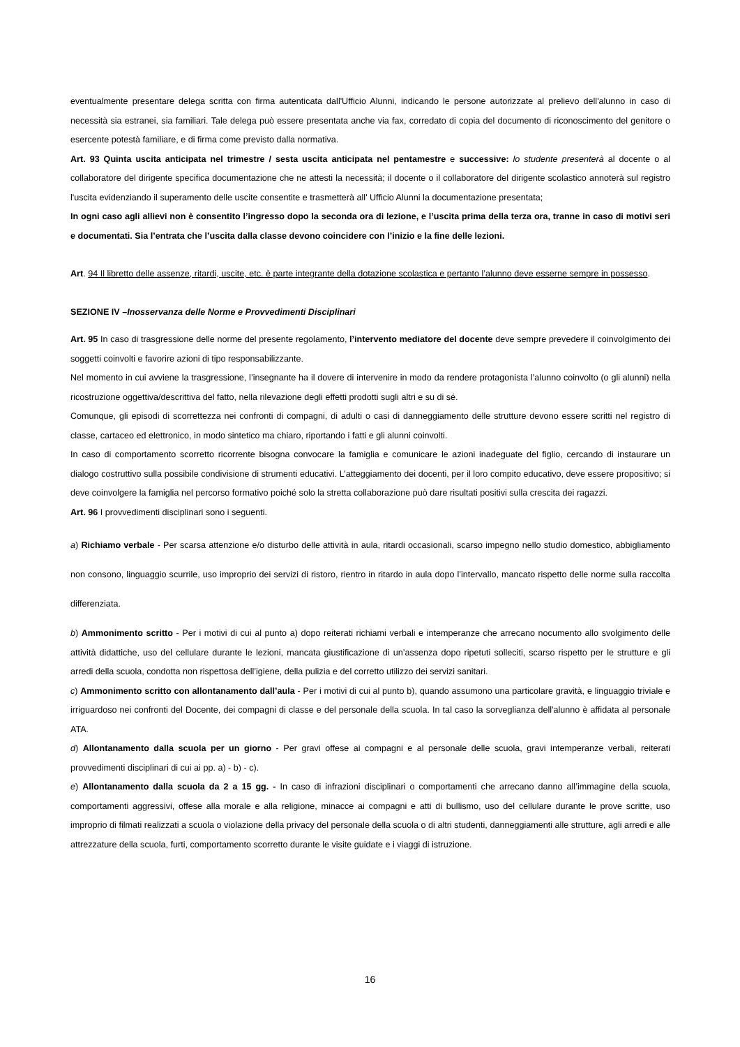eventualmente presentare delega scritta con firma autenticata dall'Ufficio Alunni, indicando le persone autorizzate al prelievo dell'alunno in caso di necessità sia estranei, sia familiari. Tale delega può essere presentata anche via fax, corredato di copia del documento di riconoscimento del genitore o esercente potestà familiare, e di firma come previsto dalla normativa.
Art. 93 Quinta uscita anticipata nel trimestre / sesta uscita anticipata nel pentamestre e successive: lo studente presenterà al docente o al collaboratore del dirigente specifica documentazione che ne attesti la necessità; il docente o il collaboratore del dirigente scolastico annoterà sul registro l'uscita evidenziando il superamento delle uscite consentite e trasmetterà all' Ufficio Alunni la documentazione presentata;
In ogni caso agli allievi non è consentito l’ingresso dopo la seconda ora di lezione, e l’uscita prima della terza ora, tranne in caso di motivi seri e documentati. Sia l’entrata che l’uscita dalla classe devono coincidere con l’inizio e la fine delle lezioni.
Art. 94 Il libretto delle assenze, ritardi, uscite, etc. è parte integrante della dotazione scolastica e pertanto l’alunno deve esserne sempre in possesso.
SEZIONE IV –Inosservanza delle Norme e Provvedimenti Disciplinari
Art. 95 In caso di trasgressione delle norme del presente regolamento, l’intervento mediatore del docente deve sempre prevedere il coinvolgimento dei soggetti coinvolti e favorire azioni di tipo responsabilizzante.
Nel momento in cui avviene la trasgressione, l’insegnante ha il dovere di intervenire in modo da rendere protagonista l’alunno coinvolto (o gli alunni) nella ricostruzione oggettiva/descrittiva del fatto, nella rilevazione degli effetti prodotti sugli altri e su di sé.
Comunque, gli episodi di scorrettezza nei confronti di compagni, di adulti o casi di danneggiamento delle strutture devono essere scritti nel registro di classe, cartaceo ed elettronico, in modo sintetico ma chiaro, riportando i fatti e gli alunni coinvolti.
In caso di comportamento scorretto ricorrente bisogna convocare la famiglia e comunicare le azioni inadeguate del figlio, cercando di instaurare un dialogo costruttivo sulla possibile condivisione di strumenti educativi. L’atteggiamento dei docenti, per il loro compito educativo, deve essere propositivo; si deve coinvolgere la famiglia nel percorso formativo poiché solo la stretta collaborazione può dare risultati positivi sulla crescita dei ragazzi.
Art. 96 I provvedimenti disciplinari sono i seguenti.
a) Richiamo verbale - Per scarsa attenzione e/o disturbo delle attività in aula, ritardi occasionali, scarso impegno nello studio domestico, abbigliamento non consono, linguaggio scurrile, uso improprio dei servizi di ristoro, rientro in ritardo in aula dopo l’intervallo, mancato rispetto delle norme sulla raccolta differenziata.
b) Ammonimento scritto - Per i motivi di cui al punto a) dopo reiterati richiami verbali e intemperanze che arrecano nocumento allo svolgimento delle attività didattiche, uso del cellulare durante le lezioni, mancata giustificazione di un’assenza dopo ripetuti solleciti, scarso rispetto per le strutture e gli arredi della scuola, condotta non rispettosa dell’igiene, della pulizia e del corretto utilizzo dei servizi sanitari.
c) Ammonimento scritto con allontanamento dall’aula - Per i motivi di cui al punto b), quando assumono una particolare gravità, e linguaggio triviale e irriguardoso nei confronti del Docente, dei compagni di classe e del personale della scuola. In tal caso la sorveglianza dell'alunno è affidata al personale ATA.
d) Allontanamento dalla scuola per un giorno - Per gravi offese ai compagni e al personale delle scuola, gravi intemperanze verbali, reiterati provvedimenti disciplinari di cui ai pp. a) - b) - c).
e) Allontanamento dalla scuola da 2 a 15 gg. - In caso di infrazioni disciplinari o comportamenti che arrecano danno all’immagine della scuola, comportamenti aggressivi, offese alla morale e alla religione, minacce ai compagni e atti di bullismo, uso del cellulare durante le prove scritte, uso improprio di filmati realizzati a scuola o violazione della privacy del personale della scuola o di altri studenti, danneggiamenti alle strutture, agli arredi e alle attrezzature della scuola, furti, comportamento scorretto durante le visite guidate e i viaggi di istruzione.
16